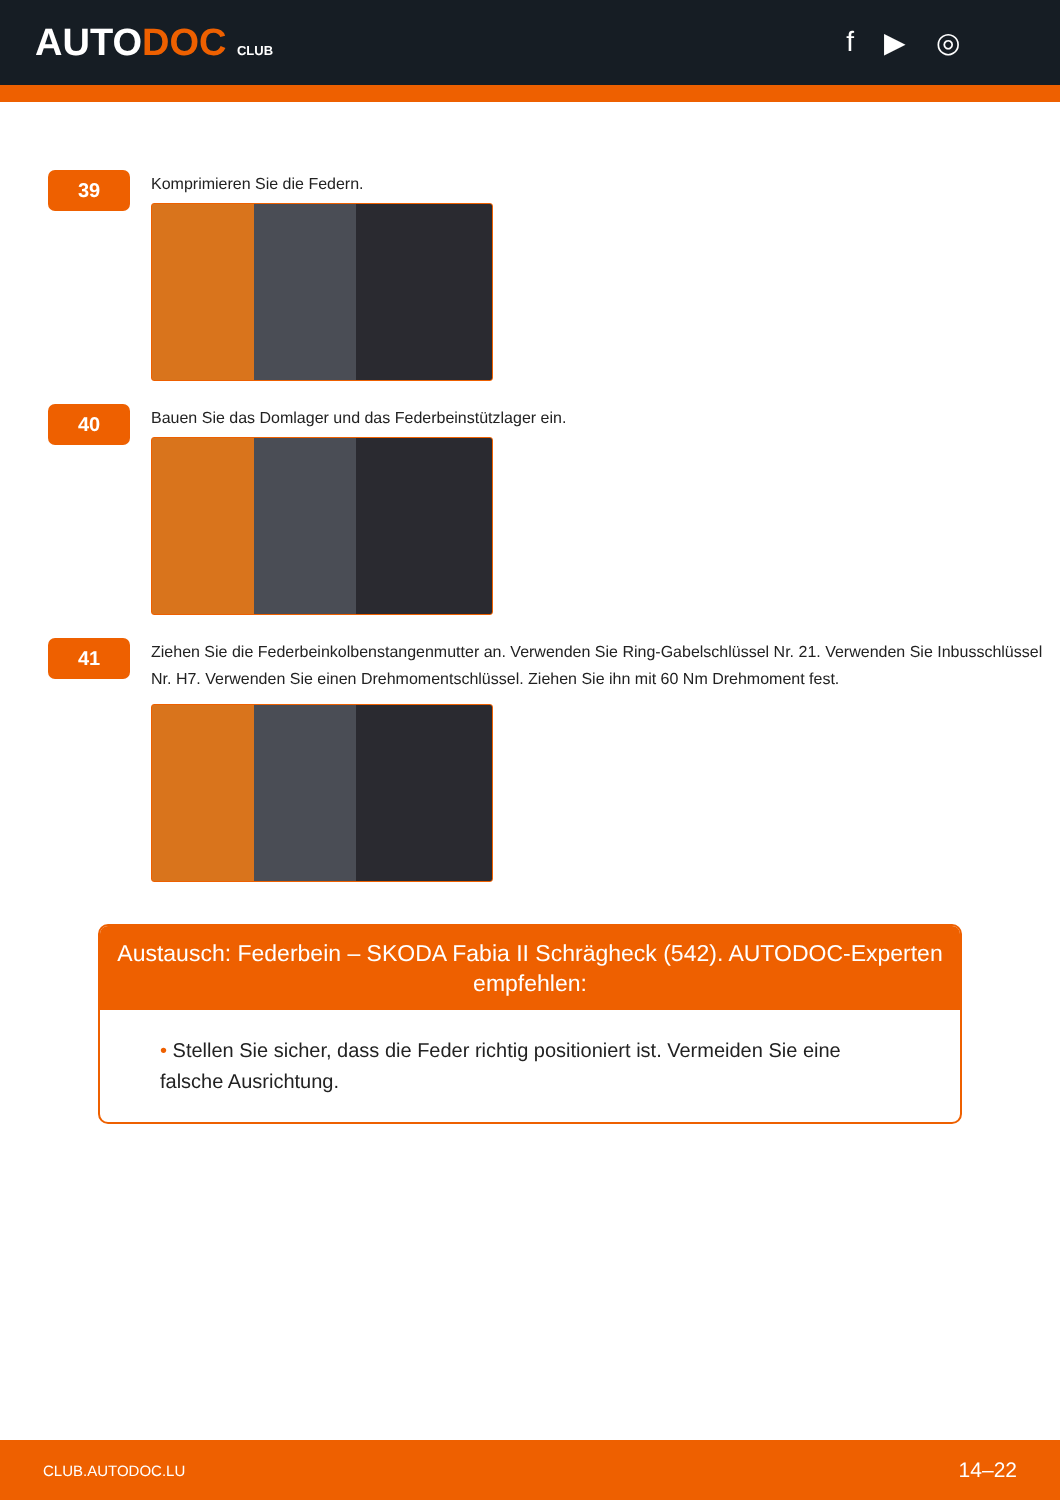AUTODOC CLUB
f ▶ ◎
39
Komprimieren Sie die Federn.
40
Bauen Sie das Domlager und das Federbeinstützlager ein.
41
Ziehen Sie die Federbeinkolbenstangenmutter an. Verwenden Sie Ring-Gabelschlüssel Nr. 21. Verwenden Sie Inbusschlüssel Nr. H7. Verwenden Sie einen Drehmomentschlüssel. Ziehen Sie ihn mit 60 Nm Drehmoment fest.
Austausch: Federbein – SKODA Fabia II Schrägheck (542). AUTODOC-Experten empfehlen:
• Stellen Sie sicher, dass die Feder richtig positioniert ist. Vermeiden Sie eine falsche Ausrichtung.
CLUB.AUTODOC.LU 14–22